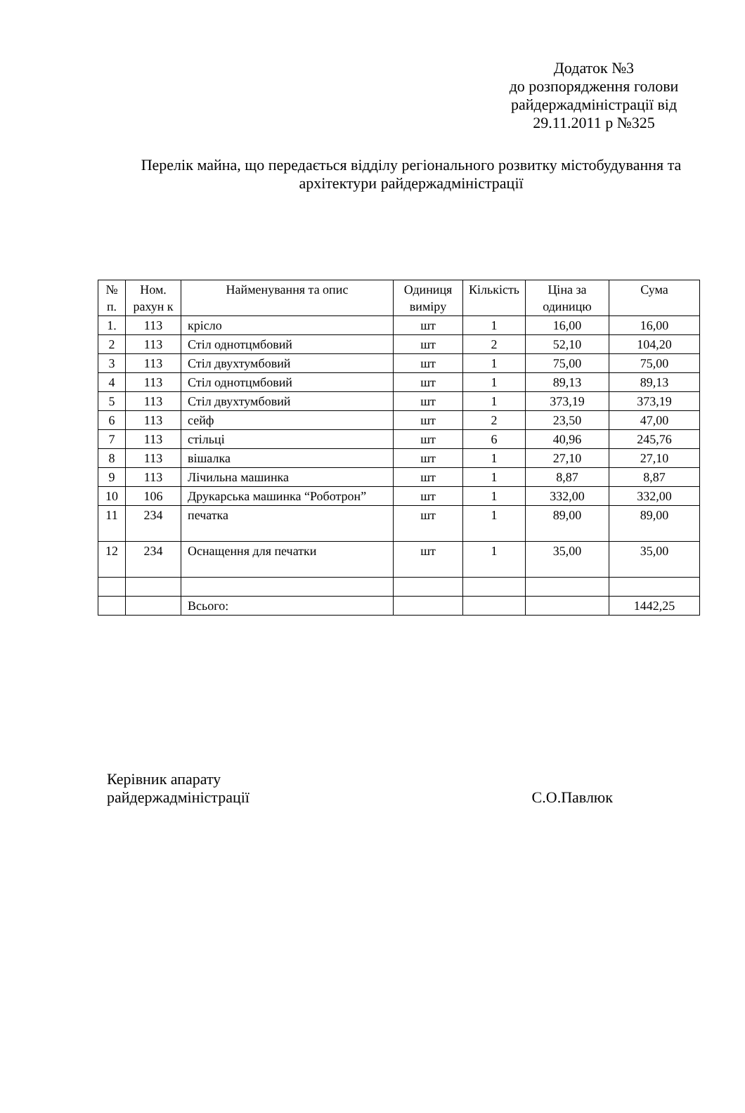Додаток №3
до розпорядження голови райдержадміністрації від
29.11.2011 р №325
Перелік майна, що передається відділу регіонального розвитку містобудування та архітектури райдержадміністрації
| № п. | Ном. рахун к | Найменування та опис | Одиниця виміру | Кількість | Ціна за одиницю | Сума |
| --- | --- | --- | --- | --- | --- | --- |
| 1. | 113 | крісло | шт | 1 | 16,00 | 16,00 |
| 2 | 113 | Стіл однотцмбовий | шт | 2 | 52,10 | 104,20 |
| 3 | 113 | Стіл двухтумбовий | шт | 1 | 75,00 | 75,00 |
| 4 | 113 | Стіл однотцмбовий | шт | 1 | 89,13 | 89,13 |
| 5 | 113 | Стіл двухтумбовий | шт | 1 | 373,19 | 373,19 |
| 6 | 113 | сейф | шт | 2 | 23,50 | 47,00 |
| 7 | 113 | стільці | шт | 6 | 40,96 | 245,76 |
| 8 | 113 | вішалка | шт | 1 | 27,10 | 27,10 |
| 9 | 113 | Лічильна машинка | шт | 1 | 8,87 | 8,87 |
| 10 | 106 | Друкарська машинка “Роботрон” | шт | 1 | 332,00 | 332,00 |
| 11 | 234 | печатка | шт | 1 | 89,00 | 89,00 |
| 12 | 234 | Оснащення для печатки | шт | 1 | 35,00 | 35,00 |
| | | Всього: | | | | 1442,25 |
Керівник апарату
райдержадміністрації
С.О.Павлюк